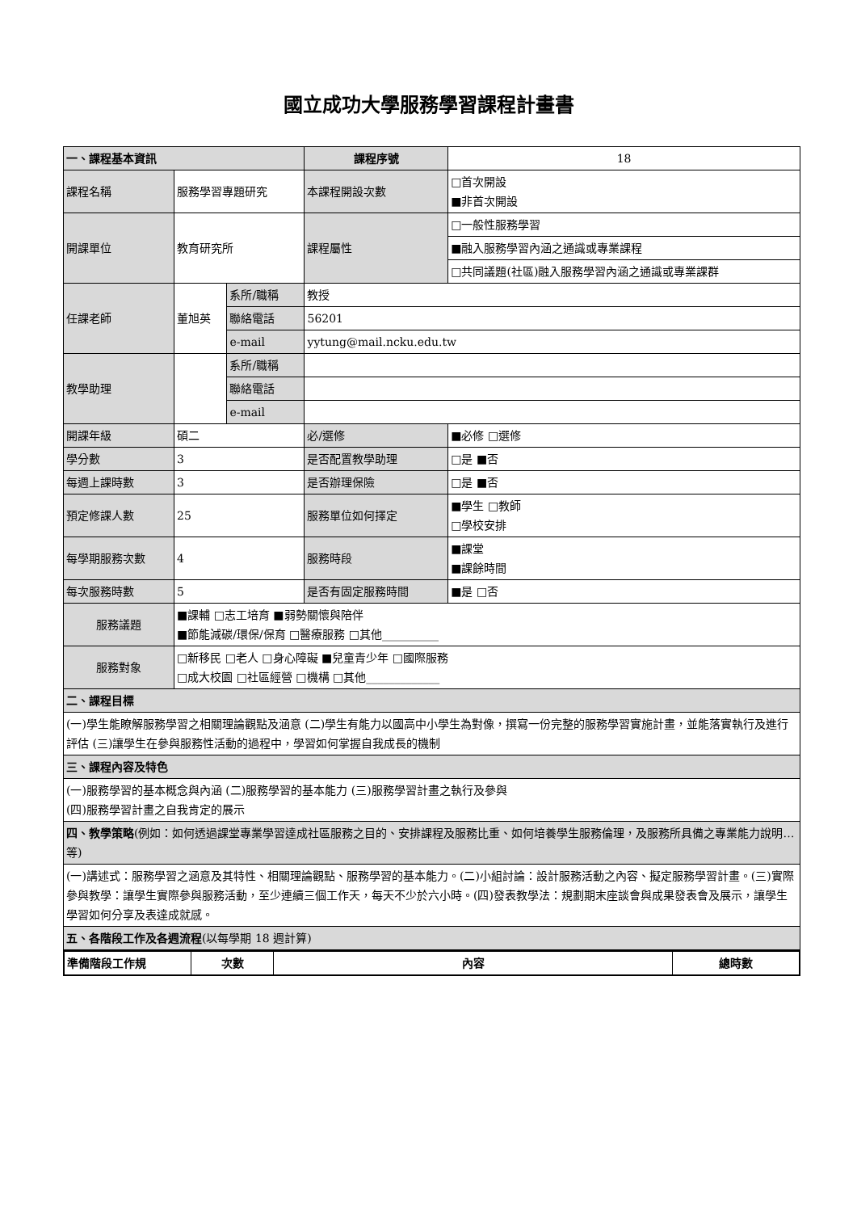國立成功大學服務學習課程計畫書
| 一、課程基本資訊 | | | 課程序號 | 18 | |
| 課程名稱 | 服務學習專題研究 | | 本課程開設次數 | □首次開設 ■非首次開設 | |
| 開課單位 | 教育研究所 | | 課程屬性 | □一般性服務學習 | |
| | | | | ■融入服務學習內涵之通識或專業課程 | |
| | | | | □共同議題(社區)融入服務學習內涵之通識或專業課群 | |
| 任課老師 | 董旭英 | 系所/職稱 | 教授 | | |
| | | 聯絡電話 | 56201 | | |
| | | e-mail | yytung@mail.ncku.edu.tw | | |
| 教學助理 | | 系所/職稱 | | | |
| | | 聯絡電話 | | | |
| | | e-mail | | | |
| 開課年級 | 碩二 | | 必/選修 | | ■必修 □選修 |
| 學分數 | 3 | | 是否配置教學助理 | | □是 ■否 |
| 每週上課時數 | 3 | | 是否辦理保險 | | □是 ■否 |
| 預定修課人數 | 25 | | 服務單位如何擇定 | | ■學生 □教師 □學校安排 |
| 每學期服務次數 | 4 | | 服務時段 | | ■課堂 ■課餘時間 |
| 每次服務時數 | 5 | | 是否有固定服務時間 | | ■是 □否 |
| 服務議題 | ■課輔 □志工培育 ■弱勢關懷與陪伴 ■節能減碳/環保/保育 □醫療服務 □其他__________ | | | | |
| 服務對象 | □新移民 □老人 □身心障礙 ■兒童青少年 □國際服務 □成大校園 □社區經營 □機構 □其他_____________ | | | | |
| 二、課程目標 | | | | | |
| (一)學生能瞭解服務學習之相關理論觀點及涵意 (二)學生有能力以國高中小學生為對像，撰寫一份完整的服務學習實施計畫，並能落實執行及進行評估 (三)讓學生在參與服務性活動的過程中，學習如何掌握自我成長的機制 | | | | | |
| 三、課程內容及特色 | | | | | |
| (一)服務學習的基本概念與內涵 (二)服務學習的基本能力 (三)服務學習計畫之執行及參與 (四)服務學習計畫之自我肯定的展示 | | | | | |
| 四、教學策略 (例如：如何透過課堂專業學習達成社區服務之目的、安排課程及服務比重、如何培養學生服務倫理，及服務所具備之專業能力說明…等) | | | | | |
| (一)講述式：服務學習之涵意及其特性、相關理論觀點、服務學習的基本能力。(二)小組討論：設計服務活動之內容、擬定服務學習計畫。(三)實際參與教學：讓學生實際參與服務活動，至少連續三個工作天，每天不少於六小時。(四)發表教學法：規劃期末座談會與成果發表會及展示，讓學生學習如何分享及表達成就感。 | | | | | |
| 五、各階段工作及各週流程 (以每學期 18 週計算) | | | | | |
| 準備階段工作規 | 次數 | 內容 | 總時數 |